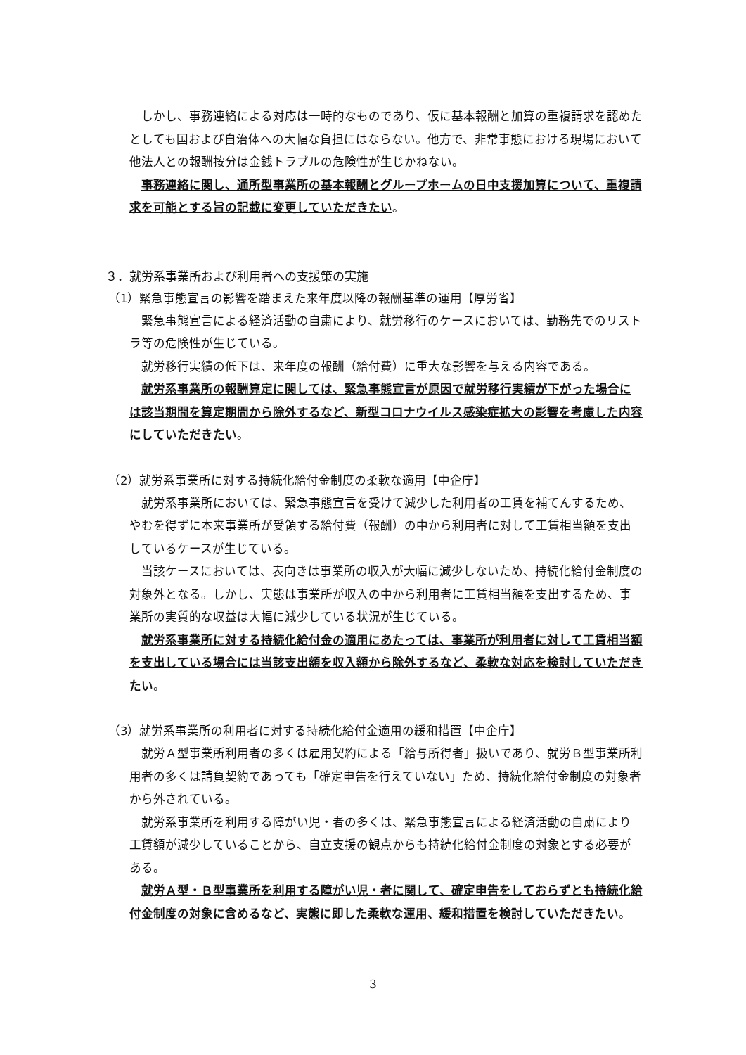しかし、事務連絡による対応は一時的なものであり、仮に基本報酬と加算の重複請求を認めたとしても国および自治体への大幅な負担にはならない。他方で、非常事態における現場において他法人との報酬按分は金銭トラブルの危険性が生じかねない。
事務連絡に関し、通所型事業所の基本報酬とグループホームの日中支援加算について、重複請求を可能とする旨の記載に変更していただきたい。
３．就労系事業所および利用者への支援策の実施
（1）緊急事態宣言の影響を踏まえた来年度以降の報酬基準の運用【厚労省】
緊急事態宣言による経済活動の自粛により、就労移行のケースにおいては、勤務先でのリストラ等の危険性が生じている。
就労移行実績の低下は、来年度の報酬（給付費）に重大な影響を与える内容である。
就労系事業所の報酬算定に関しては、緊急事態宣言が原因で就労移行実績が下がった場合には該当期間を算定期間から除外するなど、新型コロナウイルス感染症拡大の影響を考慮した内容にしていただきたい。
（2）就労系事業所に対する持続化給付金制度の柔軟な適用【中企庁】
就労系事業所においては、緊急事態宣言を受けて減少した利用者の工賃を補てんするため、やむを得ずに本来事業所が受領する給付費（報酬）の中から利用者に対して工賃相当額を支出しているケースが生じている。
当該ケースにおいては、表向きは事業所の収入が大幅に減少しないため、持続化給付金制度の対象外となる。しかし、実態は事業所が収入の中から利用者に工賃相当額を支出するため、事業所の実質的な収益は大幅に減少している状況が生じている。
就労系事業所に対する持続化給付金の適用にあたっては、事業所が利用者に対して工賃相当額を支出している場合には当該支出額を収入額から除外するなど、柔軟な対応を検討していただきたい。
（3）就労系事業所の利用者に対する持続化給付金適用の緩和措置【中企庁】
就労Ａ型事業所利用者の多くは雇用契約による「給与所得者」扱いであり、就労Ｂ型事業所利用者の多くは請負契約であっても「確定申告を行えていない」ため、持続化給付金制度の対象者から外されている。
就労系事業所を利用する障がい児・者の多くは、緊急事態宣言による経済活動の自粛により工賃額が減少していることから、自立支援の観点からも持続化給付金制度の対象とする必要がある。
就労Ａ型・Ｂ型事業所を利用する障がい児・者に関して、確定申告をしておらずとも持続化給付金制度の対象に含めるなど、実態に即した柔軟な運用、緩和措置を検討していただきたい。
3